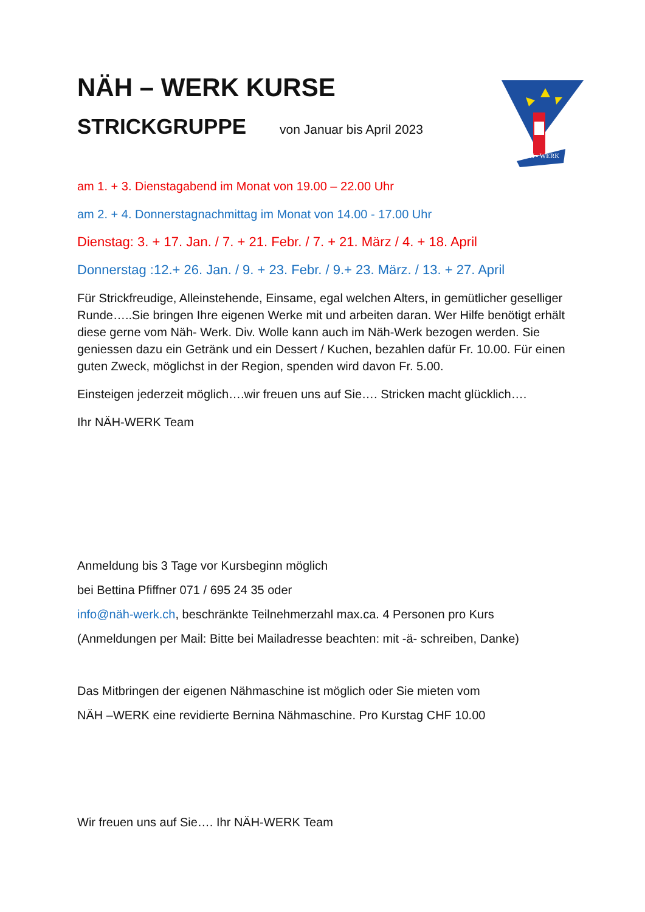NÄH – WERK KURSE
STRICKGRUPPE
von Januar bis April 2023
am 1. + 3. Dienstagabend im Monat von 19.00 – 22.00 Uhr
am 2. + 4. Donnerstagnachmittag im Monat von 14.00 - 17.00 Uhr
Dienstag: 3. + 17. Jan. / 7. + 21. Febr. / 7. + 21. März / 4. + 18. April
Donnerstag :12.+ 26. Jan. / 9. + 23. Febr. / 9.+ 23. März. / 13. + 27. April
Für Strickfreudige, Alleinstehende, Einsame, egal welchen Alters, in gemütlicher geselliger Runde…..Sie bringen Ihre eigenen Werke mit und arbeiten daran. Wer Hilfe benötigt erhält diese gerne vom Näh- Werk. Div. Wolle kann auch im Näh-Werk bezogen werden. Sie geniessen dazu ein Getränk und ein Dessert / Kuchen, bezahlen dafür Fr. 10.00. Für einen guten Zweck, möglichst in der Region, spenden wird davon Fr. 5.00.
Einsteigen jederzeit möglich….wir freuen uns auf Sie…. Stricken macht glücklich….
Ihr NÄH-WERK Team
Anmeldung bis 3 Tage vor Kursbeginn möglich
bei Bettina Pfiffner 071 / 695 24 35 oder
info@näh-werk.ch, beschränkte Teilnehmerzahl max.ca. 4 Personen pro Kurs
(Anmeldungen per Mail: Bitte bei Mailadresse beachten: mit -ä- schreiben, Danke)
Das Mitbringen der eigenen Nähmaschine ist möglich oder Sie mieten vom
NÄH –WERK eine revidierte Bernina Nähmaschine. Pro Kurstag CHF 10.00
Wir freuen uns auf Sie…. Ihr NÄH-WERK Team
NÄH - WERK